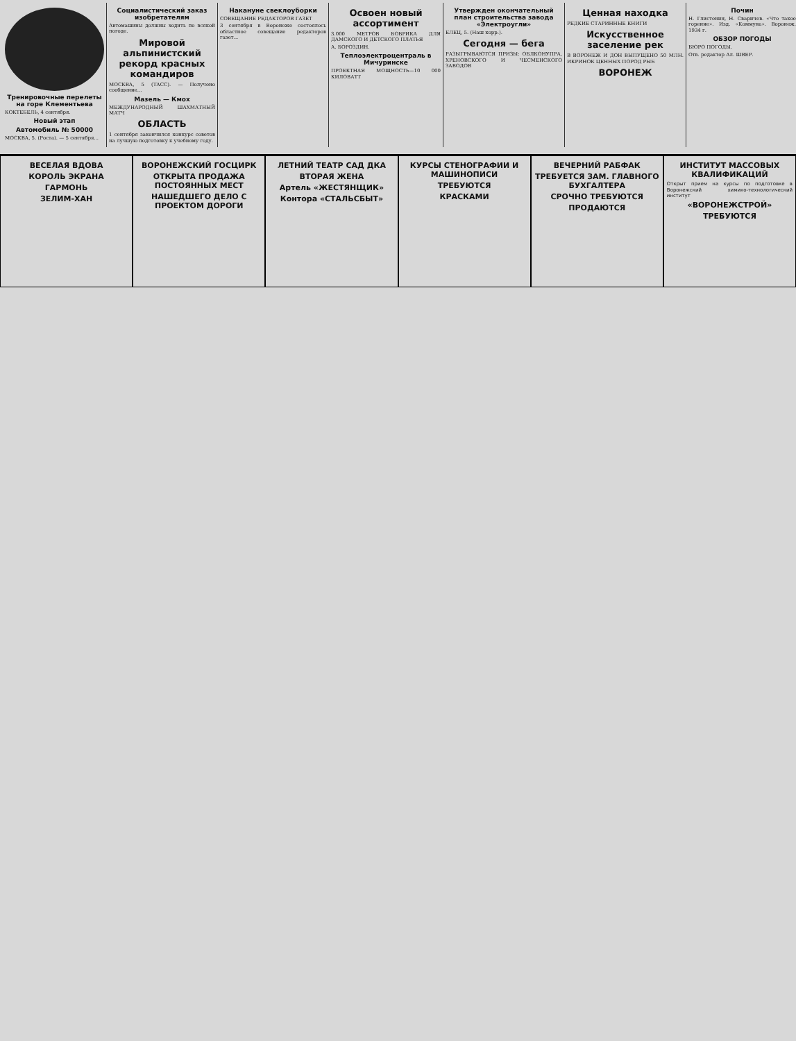Тренировочные перелеты на горе Клементьева
КОКТЕБЕЛЬ, 4 сентября.
Новый этап
Автомобиль № 50000
МОСКВА, 5. (Роста). — 5 сентября...
Социалистический заказ изобретателям
Автомашины должны ходить по всякой погоде.
Мировой альпинистский рекорд красных командиров
МОСКВА, 5 (ТАСС). — Получено сообщение...
Мазель — Кмох
МЕЖДУНАРОДНЫЙ ШАХМАТНЫЙ МАТЧ
ОБЛАСТЬ
1 сентября закончился конкурс советов на лучшую подготовку к учебному году.
Накануне свеклоуборки
СОВЕЩАНИЕ РЕДАКТОРОВ ГАЗЕТ
3 сентября в Воронеже состоялось областное совещание редакторов газет...
Освоен новый ассортимент
3.000 МЕТРОВ БОБРИКА ДЛЯ ДАМСКОГО И ДЕТСКОГО ПЛАТЬЯ
А. БОРОЗДИН.
Теплоэлектроцентраль в Мичуринске
ПРОЕКТНАЯ МОЩНОСТЬ—10 000 КИЛОВАТТ
Утвержден окончательный план строительства завода «Электроугли»
ЕЛЕЦ, 5. (Наш корр.).
Сегодня — бега
РАЗЫГРЫВАЮТСЯ ПРИЗЫ: ОБЛКОНУПРА, ХРЕНОВСКОГО И ЧЕСМЕНСКОГО ЗАВОДОВ
Ценная находка
РЕДКИЕ СТАРИННЫЕ КНИГИ
Искусственное заселение рек
В ВОРОНЕЖ И ДОН ВЫПУЩЕНО 50 МЛН. ИКРИНОК ЦЕННЫХ ПОРОД РЫБ
ВОРОНЕЖ
Почин
Н. Глистенин, Н. Сваричев. «Что такое горение». Изд. «Коммуна». Воронеж. 1934 г.
ОБЗОР ПОГОДЫ
БЮРО ПОГОДЫ.
Отв. редактор Ал. ШВЕР.
ВЕСЕЛАЯ ВДОВА
КОРОЛЬ ЭКРАНА
ГАРМОНЬ
ЗЕЛИМ-ХАН
ВОРОНЕЖСКИЙ ГОСЦИРК
ОТКРЫТА ПРОДАЖА ПОСТОЯННЫХ МЕСТ
НАШЕДШЕГО ДЕЛО С ПРОЕКТОМ ДОРОГИ
ЛЕТНИЙ ТЕАТР САД ДКА
ВТОРАЯ ЖЕНА
Артель «ЖЕСТЯНЩИК»
Контора «СТАЛЬСБЫТ»
КУРСЫ СТЕНОГРАФИИ И МАШИНОПИСИ
ТРЕБУЮТСЯ
КРАСКАМИ
ВЕЧЕРНИЙ РАБФАК
ТРЕБУЕТСЯ ЗАМ. ГЛАВНОГО БУХГАЛТЕРА
СРОЧНО ТРЕБУЮТСЯ
ПРОДАЮТСЯ
ИНСТИТУТ МАССОВЫХ КВАЛИФИКАЦИЙ
Открыт прием на курсы по подготовке в Воронежский химико-технологический институт
«ВОРОНЕЖСТРОЙ»
ТРЕБУЮТСЯ